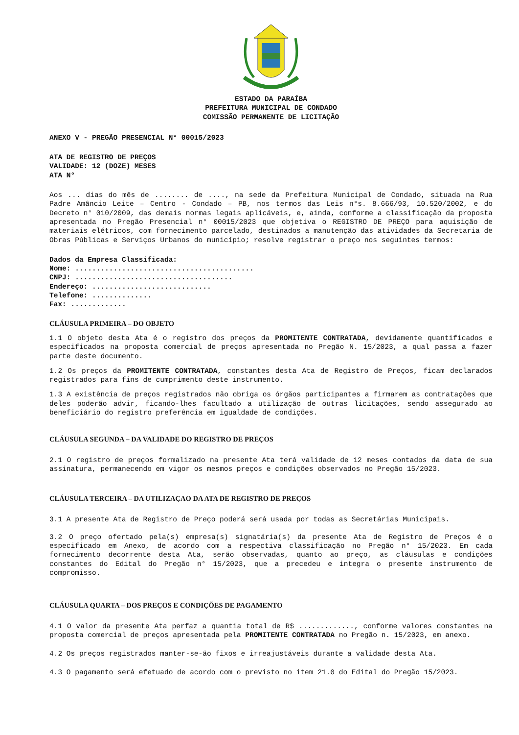ESTADO DA PARAÍBA
PREFEITURA MUNICIPAL DE CONDADO
COMISSÃO PERMANENTE DE LICITAÇÃO
ANEXO V - PREGÃO PRESENCIAL N° 00015/2023
ATA DE REGISTRO DE PREÇOS
VALIDADE: 12 (DOZE) MESES
ATA N°
Aos ... dias do mês de ........ de ...., na sede da Prefeitura Municipal de Condado, situada na Rua Padre Amâncio Leite – Centro - Condado – PB, nos termos das Leis n°s. 8.666/93, 10.520/2002, e do Decreto n° 010/2009, das demais normas legais aplicáveis, e, ainda, conforme a classificação da proposta apresentada no Pregão Presencial n° 00015/2023 que objetiva o REGISTRO DE PREÇO para aquisição de materiais elétricos, com fornecimento parcelado, destinados a manutenção das atividades da Secretaria de Obras Públicas e Serviços Urbanos do município; resolve registrar o preço nos seguintes termos:
Dados da Empresa Classificada:
Nome: ..........................................
CNPJ: .....................................
Endereço: ............................
Telefone: ..............
Fax: .............
CLÁUSULA PRIMEIRA – DO OBJETO
1.1 O objeto desta Ata é o registro dos preços da PROMITENTE CONTRATADA, devidamente quantificados e especificados na proposta comercial de preços apresentada no Pregão N. 15/2023, a qual passa a fazer parte deste documento.
1.2 Os preços da PROMITENTE CONTRATADA, constantes desta Ata de Registro de Preços, ficam declarados registrados para fins de cumprimento deste instrumento.
1.3 A existência de preços registrados não obriga os órgãos participantes a firmarem as contratações que deles poderão advir, ficando-lhes facultado a utilização de outras licitações, sendo assegurado ao beneficiário do registro preferência em igualdade de condições.
CLÁUSULA SEGUNDA – DA VALIDADE DO REGISTRO DE PREÇOS
2.1 O registro de preços formalizado na presente Ata terá validade de 12 meses contados da data de sua assinatura, permanecendo em vigor os mesmos preços e condições observados no Pregão 15/2023.
CLÁUSULA TERCEIRA – DA UTILIZAÇAO DA ATA DE REGISTRO DE PREÇOS
3.1 A presente Ata de Registro de Preço poderá será usada por todas as Secretárias Municipais.
3.2 O preço ofertado pela(s) empresa(s) signatária(s) da presente Ata de Registro de Preços é o especificado em Anexo, de acordo com a respectiva classificação no Pregão n° 15/2023. Em cada fornecimento decorrente desta Ata, serão observadas, quanto ao preço, as cláusulas e condições constantes do Edital do Pregão n° 15/2023, que a precedeu e integra o presente instrumento de compromisso.
CLÁUSULA QUARTA – DOS PREÇOS E CONDIÇÕES DE PAGAMENTO
4.1 O valor da presente Ata perfaz a quantia total de R$ ............., conforme valores constantes na proposta comercial de preços apresentada pela PROMITENTE CONTRATADA no Pregão n. 15/2023, em anexo.
4.2 Os preços registrados manter-se-ão fixos e irreajustáveis durante a validade desta Ata.
4.3 O pagamento será efetuado de acordo com o previsto no item 21.0 do Edital do Pregão 15/2023.